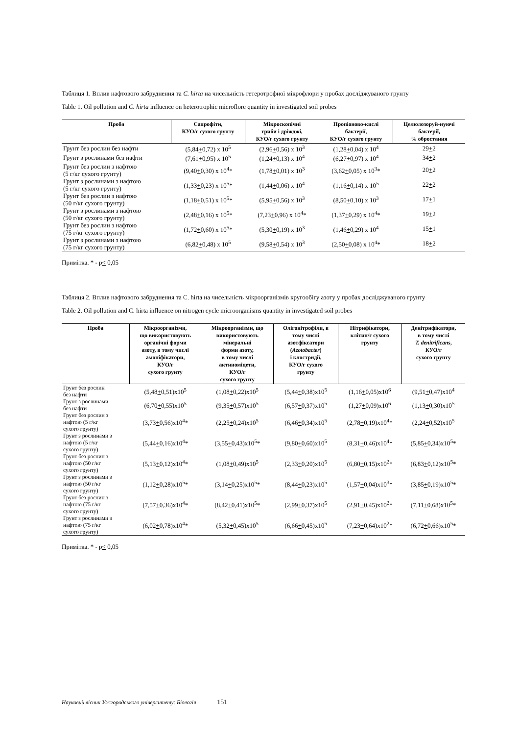Таблиця 1. Вплив нафтового забруднення та C. hirta на чисельність гетеротрофної мікрофлори у пробах досліджуваного грунту
Table 1. Oil pollution and C. hirta influence on heterotrophic microflore quantity in investigated soil probes
| Проба | Сапрофіти, КУО/г сухого грунту | Мікроскопічні гриби і дріжджі, КУО/г сухого грунту | Пропіоново-кислі бактерії, КУО/г сухого грунту | Целюлозоруй-нуючі бактерії, % обростання |
| --- | --- | --- | --- | --- |
| Грунт без рослин без нафти | (5,84 + 0,72) x 10<sup>5</sup> | (2,96 + 0,56) x 10<sup>3</sup> | (1,28 + 0,04) x 10<sup>4</sup> | 29 + 2 |
| Грунт з рослинами без нафти | (7,61 + 0,95) x 10<sup>5</sup> | (1,24 + 0,13) x 10<sup>4</sup> | (6,27 + 0,97) x 10<sup>4</sup> | 34 + 2 |
| Грунт без рослин з нафтою (5 г/кг сухого грунту) | (9,40 + 0,30) x 10<sup>4</sup>* | (1,78 + 0,01) x 10<sup>3</sup> | (3,62 + 0,05) x 10<sup>3</sup>* | 20 + 2 |
| Грунт з рослинами з нафтою (5 г/кг сухого грунту) | (1,33 + 0,23) x 10<sup>5</sup>* | (1,44 + 0,06) x 10<sup>4</sup> | (1,16 + 0,14) x 10<sup>5</sup> | 22 + 2 |
| Грунт без рослин з нафтою (50 г/кг сухого грунту) | (1,18 + 0,51) x 10<sup>5</sup>* | (5,95 + 0,56) x 10<sup>3</sup> | (8,50 + 0,10) x 10<sup>3</sup> | 17 + 1 |
| Грунт з рослинами з нафтою (50 г/кг сухого грунту) | (2,48 + 0,16) x 10<sup>5</sup>* | (7,23 + 0,96) x 10<sup>4</sup>* | (1,37 + 0,29) x 10<sup>4</sup>* | 19 + 2 |
| Грунт без рослин з нафтою (75 г/кг сухого грунту) | (1,72 + 0,60) x 10<sup>5</sup>* | (5,30 + 0,19) x 10<sup>3</sup> | (1,46 + 0,29) x 10<sup>4</sup> | 15 + 1 |
| Грунт з рослинами з нафтою (75 г/кг сухого грунту) | (6,82 + 0,48) x 10<sup>5</sup> | (9,58 + 0,54) x 10<sup>3</sup> | (2,50 + 0,08) x 10<sup>4</sup>* | 18 + 2 |
Примітка. * - p< 0,05
Таблиця 2. Вплив нафтового забруднення та C. hirta на чисельність мікроорганізмів кругообігу азоту у пробах досліджуваного грунту
Table 2. Oil pollution and C. hirta influence on nitrogen cycle microorganisms quantity in investigated soil probes
| Проба | Мікроорганізми, що використовують органічні форми азоту, в тому числі амоніфікатори, КУО/г сухого грунту | Мікроорганізми, що використовують мінеральні форми азоту, в тому числі актиноміцети, КУО/г сухого грунту | Олігонітрофіли, в тому числі азотфіксатори ( Azotobacter ) і клостридії, КУО/г сухого грунту | Нітрифікатори, клітин/г сухого грунту | Денітрифікатори, в тому числі T. denitrificans , КУО/г сухого грунту |
| --- | --- | --- | --- | --- | --- |
| Грунт без рослин без нафти | (5,48 + 0,51)x10<sup>5</sup> | (1,08 + 0,22)x10<sup>5</sup> | (5,44 + 0,38)x10<sup>5</sup> | (1,16 + 0,05)x10<sup>6</sup> | (9,51 + 0,47)x10<sup>4</sup> |
| Грунт з рослинами без нафти | (6,70 + 0,55)x10<sup>5</sup> | (9,35 + 0,57)x10<sup>5</sup> | (6,57 + 0,37)x10<sup>5</sup> | (1,27 + 0,09)x10<sup>6</sup> | (1,13 + 0,30)x10<sup>5</sup> |
| Грунт без рослин з нафтою (5 г/кг сухого грунту) | (3,73 + 0,56)x10<sup>4</sup>* | (2,25 + 0,24)x10<sup>5</sup> | (6,46 + 0,34)x10<sup>5</sup> | (2,78 + 0,19)x10<sup>4</sup>* | (2,24 + 0,52)x10<sup>5</sup> |
| Грунт з рослинами з нафтою (5 г/кг сухого грунту) | (5,44 + 0,16)x10<sup>4</sup>* | (3,55 + 0,43)x10<sup>5</sup>* | (9,80 + 0,60)x10<sup>5</sup> | (8,31 + 0,46)x10<sup>4</sup>* | (5,85 + 0,34)x10<sup>5</sup>* |
| Грунт без рослин з нафтою (50 г/кг сухого грунту) | (5,13 + 0,12)x10<sup>4</sup>* | (1,08 + 0,49)x10<sup>5</sup> | (2,33 + 0,20)x10<sup>5</sup> | (6,80 + 0,15)x10<sup>2</sup>* | (6,83 + 0,12)x10<sup>5</sup>* |
| Грунт з рослинами з нафтою (50 г/кг сухого грунту) | (1,12 + 0,28)x10<sup>5</sup>* | (3,14 + 0,25)x10<sup>5</sup>* | (8,44 + 0,23)x10<sup>5</sup> | (1,57 + 0,04)x10<sup>3</sup>* | (3,85 + 0,19)x10<sup>5</sup>* |
| Грунт без рослин з нафтою (75 г/кг сухого грунту) | (7,57 + 0,36)x10<sup>4</sup>* | (8,42 + 0,41)x10<sup>5</sup>* | (2,99 + 0,37)x10<sup>5</sup> | (2,91 + 0,45)x10<sup>2</sup>* | (7,11 + 0,68)x10<sup>5</sup>* |
| Грунт з рослинами з нафтою (75 г/кг сухого грунту) | (6,02 + 0,78)x10<sup>4</sup>* | (5,32 + 0,45)x10<sup>5</sup> | (6,66 + 0,45)x10<sup>5</sup> | (7,23 + 0,64)x10<sup>2</sup>* | (6,72 + 0,66)x10<sup>5</sup>* |
Примітка. * - p< 0,05
Науковий вісник Ужгородського університету: Біологія 151